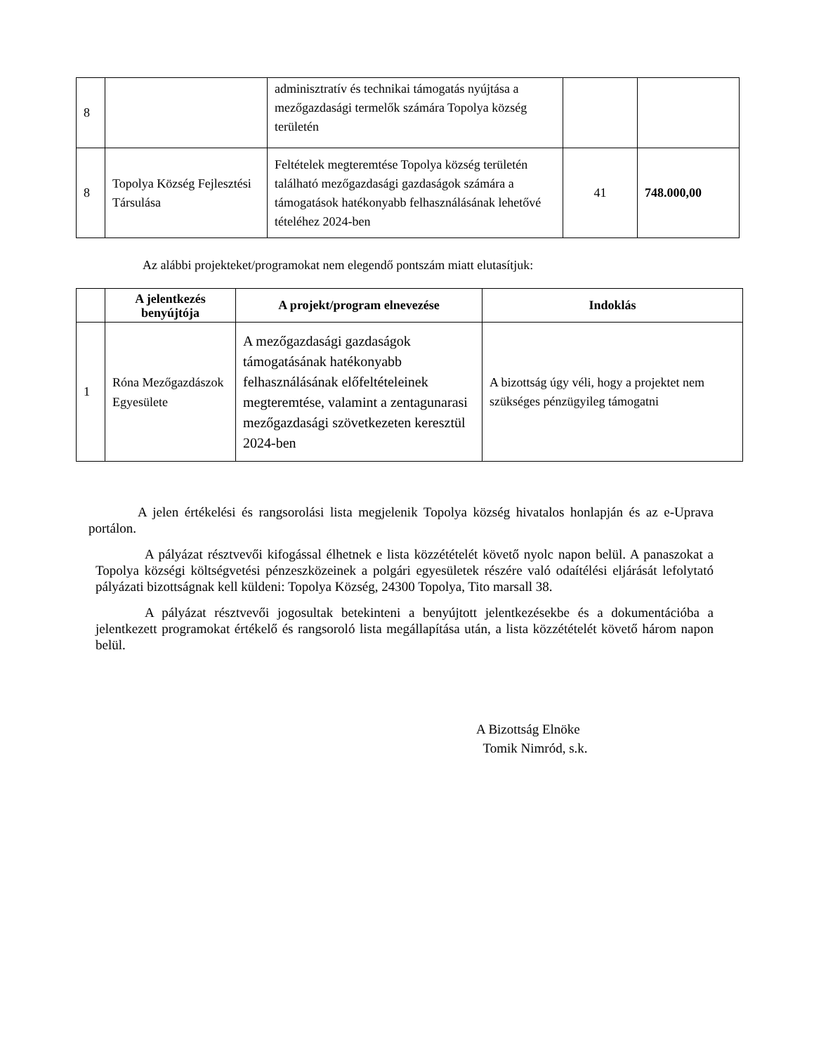| 8 | | adminisztratív és technikai támogatás nyújtása a mezőgazdasági termelők számára Topolya község területén | | |
| 8 | Topolya Község Fejlesztési Társulása | Feltételek megteremtése Topolya község területén található mezőgazdasági gazdaságok számára a támogatások hatékonyabb felhasználásának lehetővé tételéhez 2024-ben | 41 | 748.000,00 |
Az alábbi projekteket/programokat nem elegendő pontszám miatt elutasítjuk:
| | A jelentkezés benyújtója | A projekt/program elnevezése | Indoklás |
| --- | --- | --- | --- |
| 1 | Róna Mezőgazdászok Egyesülete | A mezőgazdasági gazdaságok támogatásának hatékonyabb felhasználásának előfeltételeinek megteremtése, valamint a zentagunarasi mezőgazdasági szövetkezeten keresztül 2024-ben | A bizottság úgy véli, hogy a projektet nem szükséges pénzügyileg támogatni |
A jelen értékelési és rangsorolási lista megjelenik Topolya község hivatalos honlapján és az e-Uprava portálon.
A pályázat résztvevői kifogással élhetnek e lista közzétételét követő nyolc napon belül. A panaszokat a Topolya községi költségvetési pénzeszközeinek a polgári egyesületek részére való odaítélési eljárását lefolytató pályázati bizottságnak kell küldeni: Topolya Község, 24300 Topolya, Tito marsall 38.
A pályázat résztvevői jogosultak betekinteni a benyújtott jelentkezésekbe és a dokumentációba a jelentkezett programokat értékelő és rangsoroló lista megállapítása után, a lista közzétételét követő három napon belül.
A Bizottság Elnöke
Tomik Nimród, s.k.